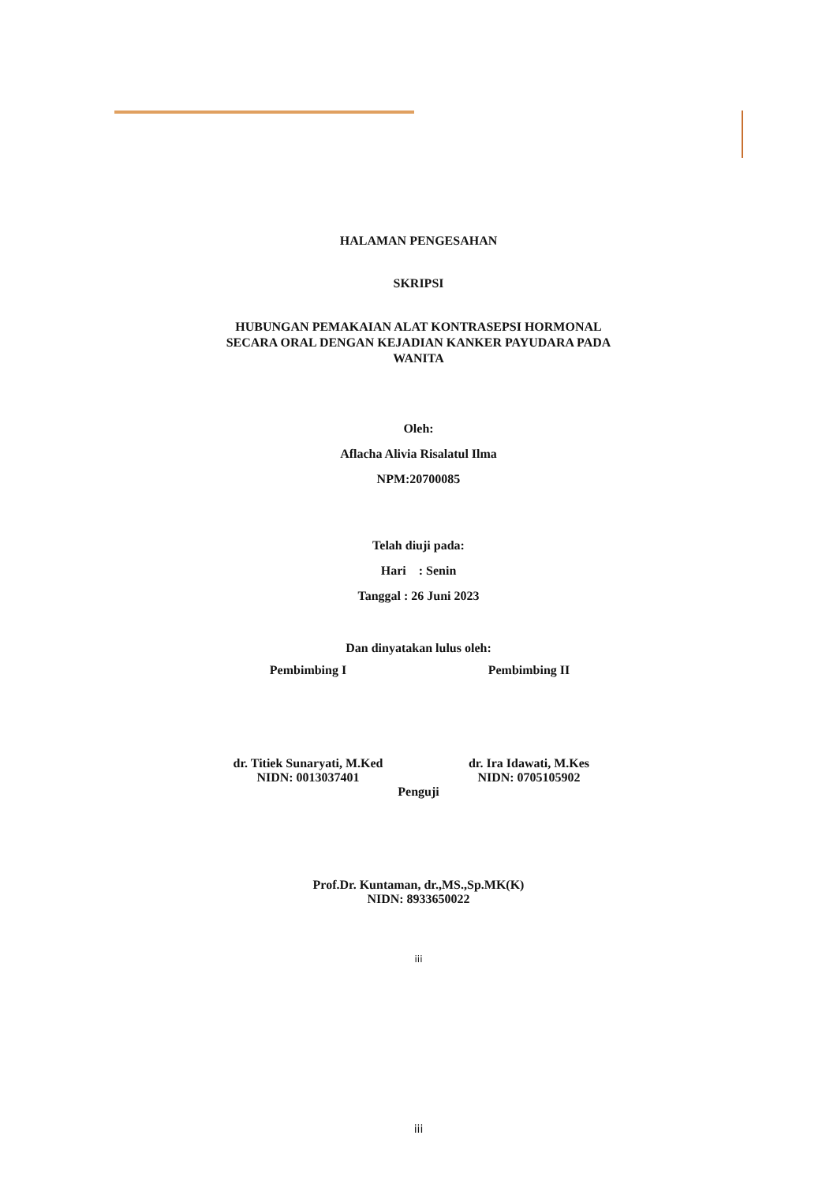HALAMAN PENGESAHAN
SKRIPSI
HUBUNGAN PEMAKAIAN ALAT KONTRASEPSI HORMONAL
SECARA ORAL DENGAN KEJADIAN KANKER PAYUDARA PADA
WANITA
Oleh:
Aflacha Alivia Risalatul Ilma
NPM:20700085
Telah diuji pada:
Hari : Senin
Tanggal : 26 Juni 2023
Dan dinyatakan lulus oleh:
Pembimbing I
dr. Titiek Sunaryati, M.Ked
NIDN: 0013037401
Pembimbing II
dr. Ira Idawati, M.Kes
NIDN: 0705105902
Penguji
Prof.Dr. Kuntaman, dr.,MS.,Sp.MK(K)
NIDN: 8933650022
iii
iii